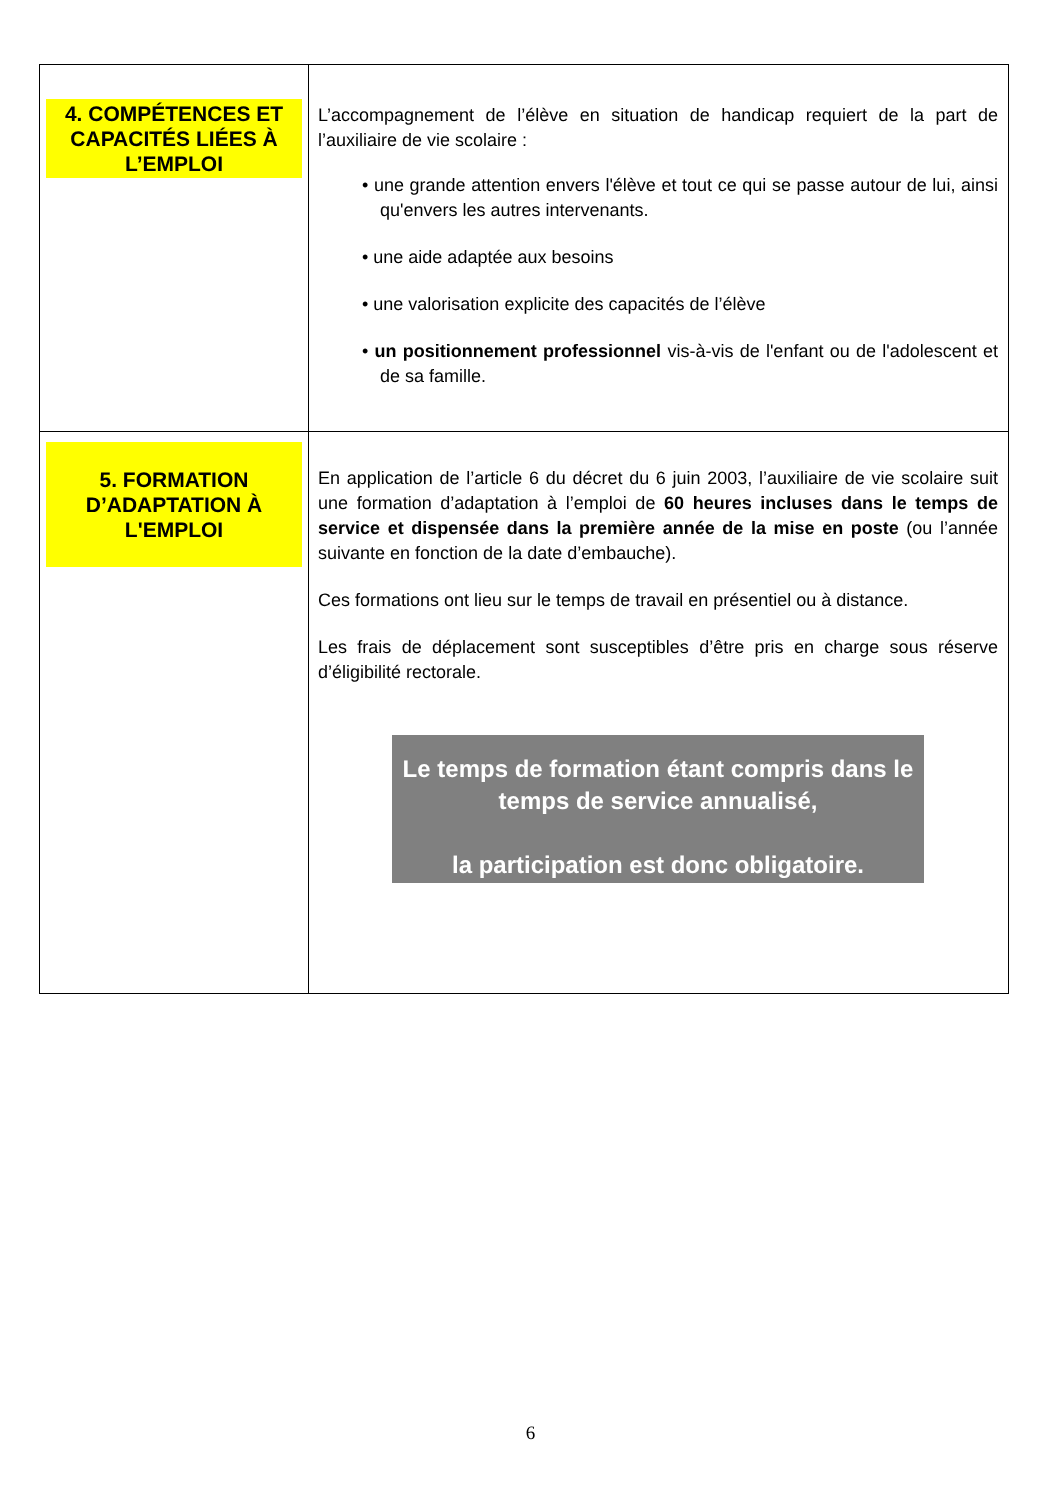| 4. COMPÉTENCES ET CAPACITÉS LIÉES À L’EMPLOI | L’accompagnement de l’élève en situation de handicap requiert de la part de l’auxiliaire de vie scolaire : • une grande attention envers l'élève et tout ce qui se passe autour de lui, ainsi qu'envers les autres intervenants. • une aide adaptée aux besoins • une valorisation explicite des capacités de l’élève • un positionnement professionnel vis-à-vis de l'enfant ou de l'adolescent et de sa famille. |
| 5. FORMATION D’ADAPTATION À L'EMPLOI | En application de l’article 6 du décret du 6 juin 2003, l’auxiliaire de vie scolaire suit une formation d’adaptation à l’emploi de 60 heures incluses dans le temps de service et dispensée dans la première année de la mise en poste (ou l’année suivante en fonction de la date d’embauche). Ces formations ont lieu sur le temps de travail en présentiel ou à distance. Les frais de déplacement sont susceptibles d’être pris en charge sous réserve d’éligibilité rectorale. Le temps de formation étant compris dans le temps de service annualisé, la participation est donc obligatoire. |
6